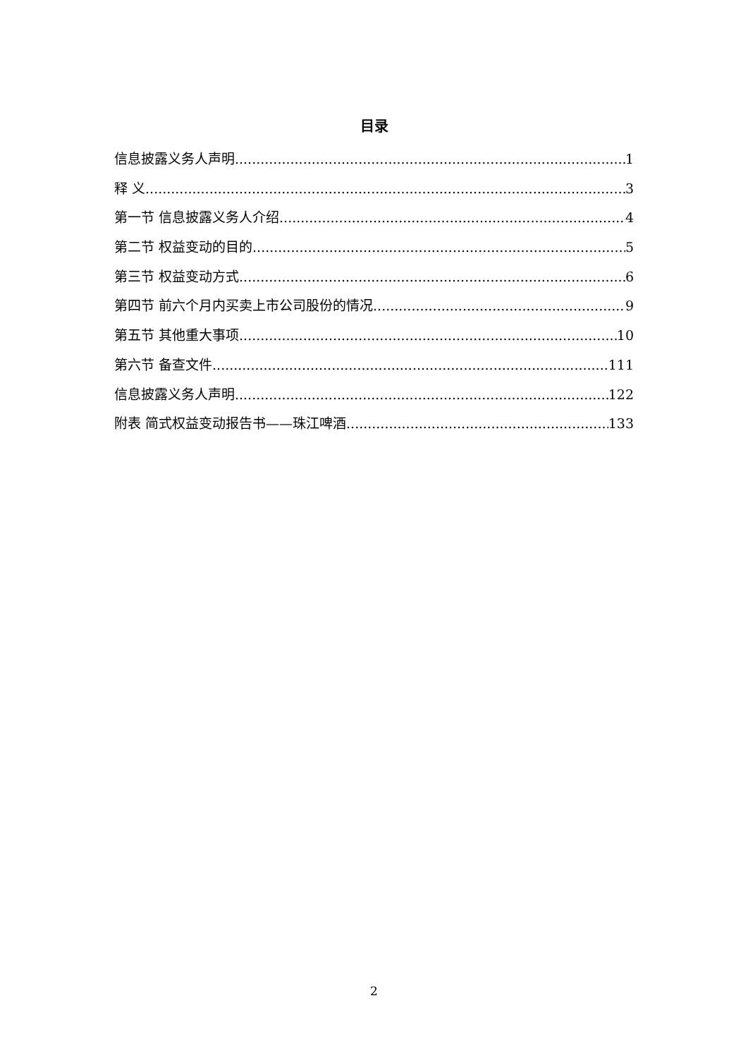目录
信息披露义务人声明 1
释 义 3
第一节 信息披露义务人介绍 4
第二节 权益变动的目的 5
第三节 权益变动方式 6
第四节 前六个月内买卖上市公司股份的情况 9
第五节 其他重大事项 10
第六节 备查文件 111
信息披露义务人声明 122
附表 简式权益变动报告书——珠江啤酒 133
2